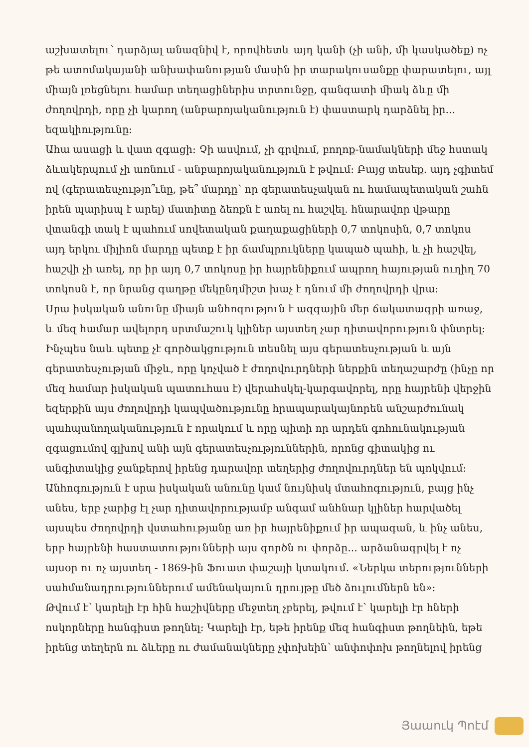աշխատելու՝ դարձյալ անազնիվ է, որովհետև այդ կանի (չի անի, մի կասկածեք) ոչ թե ատոմակայանի անխափանության մասին իր տարակուսանքը փարատելու, այլ միայն լռեցնելու համար տեղացիներիս տրտունջը, գանգատի միակ ձևը մի ժողովրդի, որը չի կարող (անբարոյականություն է) փաստարկ դարձնել իր... եզակիությունը:
Ահա ասացի և վատ զգացի: Չի ասվում, չի գրվում, բողոք-նամակների մեջ հստակ ձևակերպում չի առնում - անբարոյականություն է թվում: Բայց տեսեք. այդ չգիտեմ ով (գերատեսչությո՞ւնը, թե՞ մարդը՝ որ գերատեսչական ու համապետական շահն իրեն պարիսպ է արել) մատիտը ձեռքն է առել ու հաշվել. հնարավոր վթարը վտանգի տակ է պահում սովետական քաղաքացիների 0,7 տոկոսին, 0,7 տոկոս այդ երկու միլիոն մարդը պետք է իր ճամպրուկները կապած պահի, և չի հաշվել, հաշվի չի առել, որ իր այդ 0,7 տոկոսը իր հայրենիքում ապրող հայության ուղիղ 70 տոկոսն է, որ նրանց գաղթը մեկընդմիշտ խաչ է դնում մի ժողովրդի վրա:
Սրա իսկական անունը միայն անհոգություն է ազգային մեր ճակատագրի առաջ, և մեզ համար ավելորդ սրտմաշուկ կլիներ այստեղ չար դիտավորություն փնտրել: Ինչպես նաև պետք չէ գործակցություն տեսնել այս գերատեսչության և այն գերատեսչության միջև, որը կոչված է ժողովուրդների ներքին տեղաշարժը (ինչը որ մեզ համար իսկական պատուհաս է) վերահսկել-կարգավորել, որը հայրենի վերջին եզերքին այս ժողովրդի կապվածությունը հրապարակայնորեն անշարժունակ պահպանողականություն է որակում և որը պիտի որ արդեն գոհունակության զգացումով գլխով անի այն գերատեսչություններին, որոնց գիտակից ու անգիտակից ջանքերով իրենց դարավոր տեղերից ժողովուրդներ են պոկվում: Անհոգություն է սրա իսկական անունը կամ նույնիսկ մտահոգություն, բայց ինչ անես, երբ չարից էլ չար դիտավորությամբ անգամ անհնար կլիներ հարվածել այսպես ժողովրդի վստահությանը առ իր հայրենիքում իր ապագան, և ինչ անես, երբ հայրենի հաստատությունների այս գործն ու փորձը... արձանագրվել է ոչ այսօր ու ոչ այստեղ - 1869-ին Ֆուատ փաշայի կտակում. «Ներկա տերությունների սահմանադրություններում ամենակայուն դրույթը մեծ ձուլումներն են»:
Թվում է՝ կարելի էր հին հաշիվները մեջտեղ չբերել, թվում է՝ կարելի էր հների ոսկորները հանգիստ թողնել: Կարելի էր, եթե իրենք մեզ հանգիստ թողնեին, եթե իրենց տեղերն ու ձևերը ու ժամանակները չփոխեին՝ անփոփոխ թողնելով իրենց
Յաաուկ Պոէմ